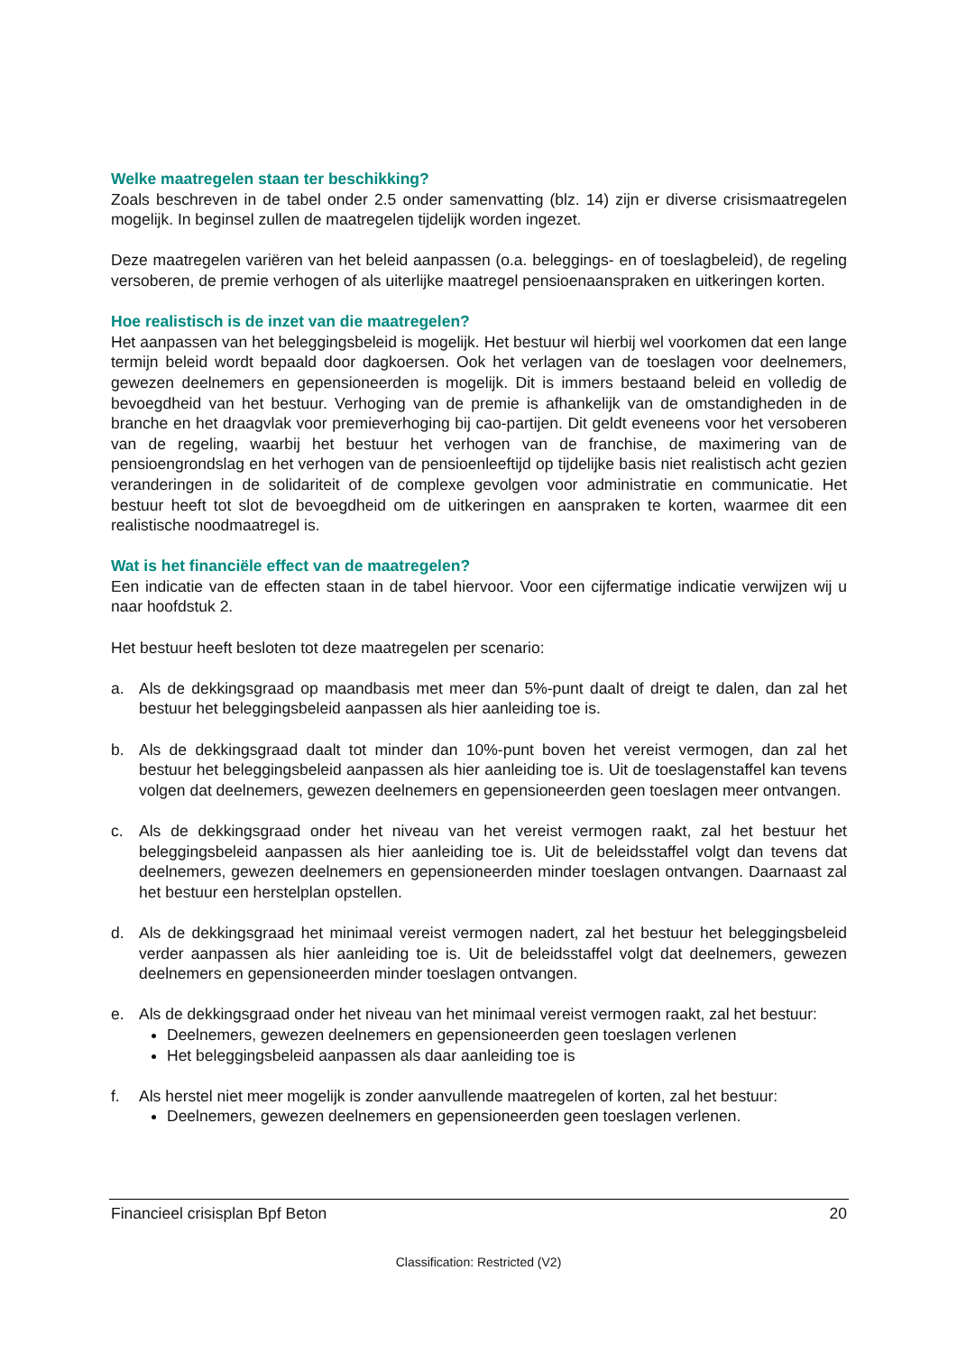Welke maatregelen staan ter beschikking?
Zoals beschreven in de tabel onder 2.5 onder samenvatting (blz. 14) zijn er diverse crisismaatregelen mogelijk. In beginsel zullen de maatregelen tijdelijk worden ingezet.
Deze maatregelen variëren van het beleid aanpassen (o.a. beleggings- en of toeslagbeleid), de regeling versoberen, de premie verhogen of als uiterlijke maatregel pensioenaanspraken en uitkeringen korten.
Hoe realistisch is de inzet van die maatregelen?
Het aanpassen van het beleggingsbeleid is mogelijk. Het bestuur wil hierbij wel voorkomen dat een lange termijn beleid wordt bepaald door dagkoersen. Ook het verlagen van de toeslagen voor deelnemers, gewezen deelnemers en gepensioneerden is mogelijk. Dit is immers bestaand beleid en volledig de bevoegdheid van het bestuur. Verhoging van de premie is afhankelijk van de omstandigheden in de branche en het draagvlak voor premieverhoging bij cao-partijen. Dit geldt eveneens voor het versoberen van de regeling, waarbij het bestuur het verhogen van de franchise, de maximering van de pensioengrondslag en het verhogen van de pensioenleeftijd op tijdelijke basis niet realistisch acht gezien veranderingen in de solidariteit of de complexe gevolgen voor administratie en communicatie. Het bestuur heeft tot slot de bevoegdheid om de uitkeringen en aanspraken te korten, waarmee dit een realistische noodmaatregel is.
Wat is het financiële effect van de maatregelen?
Een indicatie van de effecten staan in de tabel hiervoor. Voor een cijfermatige indicatie verwijzen wij u naar hoofdstuk 2.
Het bestuur heeft besloten tot deze maatregelen per scenario:
a. Als de dekkingsgraad op maandbasis met meer dan 5%-punt daalt of dreigt te dalen, dan zal het bestuur het beleggingsbeleid aanpassen als hier aanleiding toe is.
b. Als de dekkingsgraad daalt tot minder dan 10%-punt boven het vereist vermogen, dan zal het bestuur het beleggingsbeleid aanpassen als hier aanleiding toe is. Uit de toeslagenstaffel kan tevens volgen dat deelnemers, gewezen deelnemers en gepensioneerden geen toeslagen meer ontvangen.
c. Als de dekkingsgraad onder het niveau van het vereist vermogen raakt, zal het bestuur het beleggingsbeleid aanpassen als hier aanleiding toe is. Uit de beleidsstaffel volgt dan tevens dat deelnemers, gewezen deelnemers en gepensioneerden minder toeslagen ontvangen. Daarnaast zal het bestuur een herstelplan opstellen.
d. Als de dekkingsgraad het minimaal vereist vermogen nadert, zal het bestuur het beleggingsbeleid verder aanpassen als hier aanleiding toe is. Uit de beleidsstaffel volgt dat deelnemers, gewezen deelnemers en gepensioneerden minder toeslagen ontvangen.
e. Als de dekkingsgraad onder het niveau van het minimaal vereist vermogen raakt, zal het bestuur:
Deelnemers, gewezen deelnemers en gepensioneerden geen toeslagen verlenen
Het beleggingsbeleid aanpassen als daar aanleiding toe is
f. Als herstel niet meer mogelijk is zonder aanvullende maatregelen of korten, zal het bestuur:
Deelnemers, gewezen deelnemers en gepensioneerden geen toeslagen verlenen.
Financieel crisisplan Bpf Beton 20
Classification: Restricted (V2)